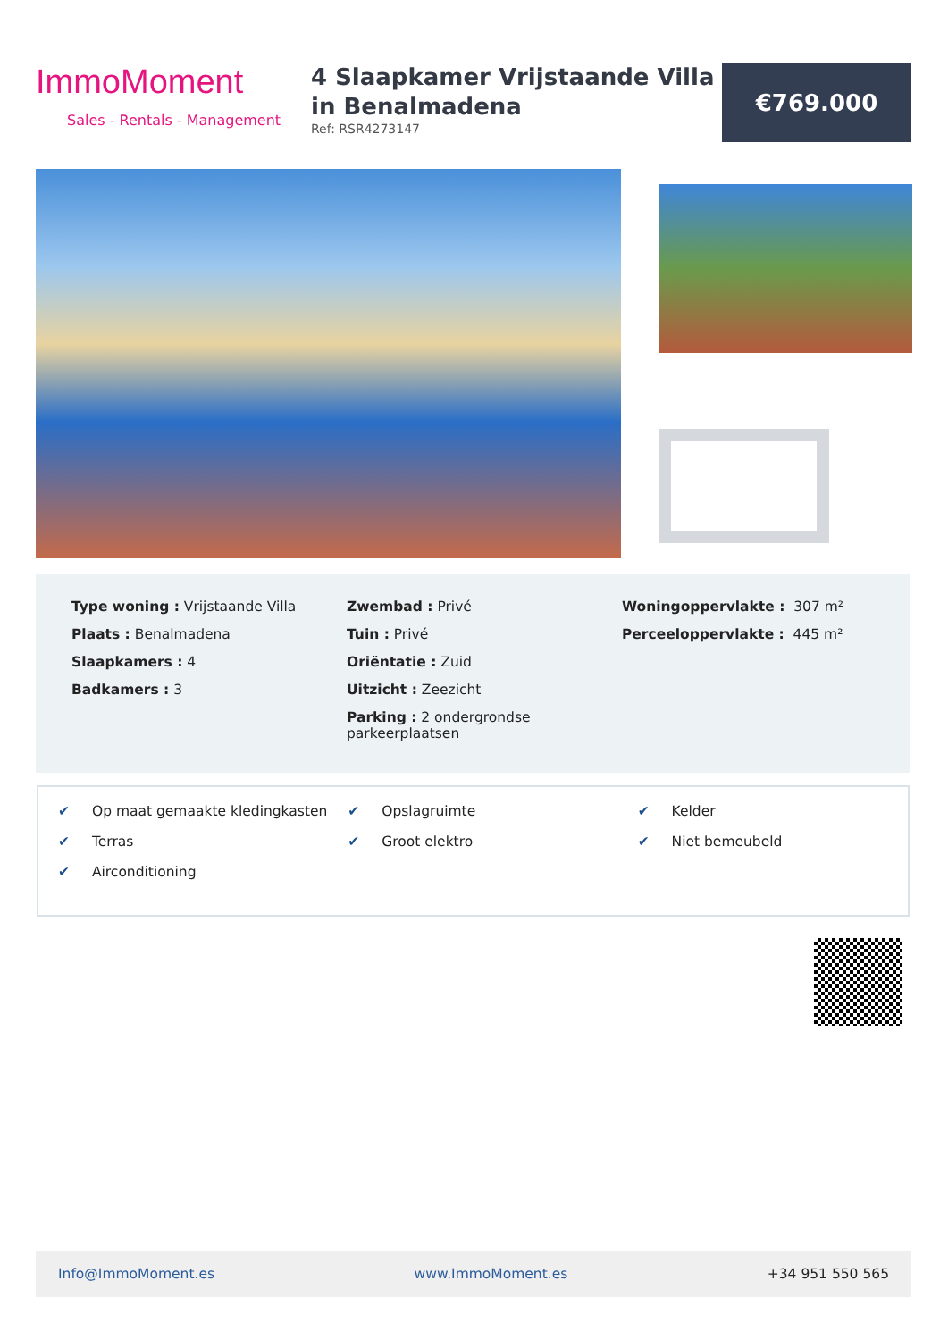ImmoMoment
Sales - Rentals - Management
4 Slaapkamer Vrijstaande Villa in Benalmadena
Ref: RSR4273147
€769.000
Type woning : Vrijstaande Villa
Plaats : Benalmadena
Slaapkamers : 4
Badkamers : 3
Zwembad : Privé
Tuin : Privé
Oriëntatie : Zuid
Uitzicht : Zeezicht
Parking : 2 ondergrondse parkeerplaatsen
Woningoppervlakte : 307 m²
Perceeloppervlakte : 445 m²
✔ Op maat gemaakte kledingkasten
✔ Terras
✔ Airconditioning
✔ Opslagruimte
✔ Groot elektro
✔ Kelder
✔ Niet bemeubeld
Info@ImmoMoment.es www.ImmoMoment.es +34 951 550 565